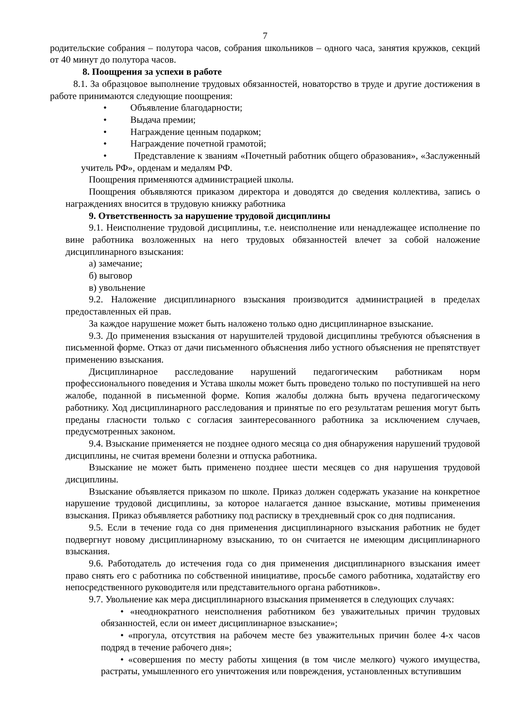7
родительские собрания – полутора часов, собрания школьников – одного часа, занятия кружков, секций от 40 минут до полутора часов.
8. Поощрения за успехи в работе
8.1. За образцовое выполнение трудовых обязанностей, новаторство в труде и другие достижения в работе принимаются следующие поощрения:
• Объявление благодарности;
• Выдача премии;
• Награждение ценным подарком;
• Награждение почетной грамотой;
• Представление к званиям «Почетный работник общего образования», «Заслуженный учитель РФ», орденам и медалям РФ.
Поощрения применяются администрацией школы.
Поощрения объявляются приказом директора и доводятся до сведения коллектива, запись о награждениях вносится в трудовую книжку работника
9. Ответственность за нарушение трудовой дисциплины
9.1. Неисполнение трудовой дисциплины, т.е. неисполнение или ненадлежащее исполнение по вине работника возложенных на него трудовых обязанностей влечет за собой наложение дисциплинарного взыскания:
а) замечание;
б) выговор
в) увольнение
9.2. Наложение дисциплинарного взыскания производится администрацией в пределах предоставленных ей прав.
За каждое нарушение может быть наложено только одно дисциплинарное взыскание.
9.3. До применения взыскания от нарушителей трудовой дисциплины требуются объяснения в письменной форме. Отказ от дачи письменного объяснения либо устного объяснения не препятствует применению взыскания.
Дисциплинарное расследование нарушений педагогическим работникам норм профессионального поведения и Устава школы может быть проведено только по поступившей на него жалобе, поданной в письменной форме. Копия жалобы должна быть вручена педагогическому работнику. Ход дисциплинарного расследования и принятые по его результатам решения могут быть преданы гласности только с согласия заинтересованного работника за исключением случаев, предусмотренных законом.
9.4. Взыскание применяется не позднее одного месяца со дня обнаружения нарушений трудовой дисциплины, не считая времени болезни и отпуска работника.
Взыскание не может быть применено позднее шести месяцев со дня нарушения трудовой дисциплины.
Взыскание объявляется приказом по школе. Приказ должен содержать указание на конкретное нарушение трудовой дисциплины, за которое налагается данное взыскание, мотивы применения взыскания. Приказ объявляется работнику под расписку в трехдневный срок со дня подписания.
9.5. Если в течение года со дня применения дисциплинарного взыскания работник не будет подвергнут новому дисциплинарному взысканию, то он считается не имеющим дисциплинарного взыскания.
9.6. Работодатель до истечения года со дня применения дисциплинарного взыскания имеет право снять его с работника по собственной инициативе, просьбе самого работника, ходатайству его непосредственного руководителя или представительного органа работников».
9.7. Увольнение как мера дисциплинарного взыскания применяется в следующих случаях:
• «неоднократного неисполнения работником без уважительных причин трудовых обязанностей, если он имеет дисциплинарное взыскание»;
• «прогула, отсутствия на рабочем месте без уважительных причин более 4-х часов подряд в течение рабочего дня»;
• «совершения по месту работы хищения (в том числе мелкого) чужого имущества, растраты, умышленного его уничтожения или повреждения, установленных вступившим